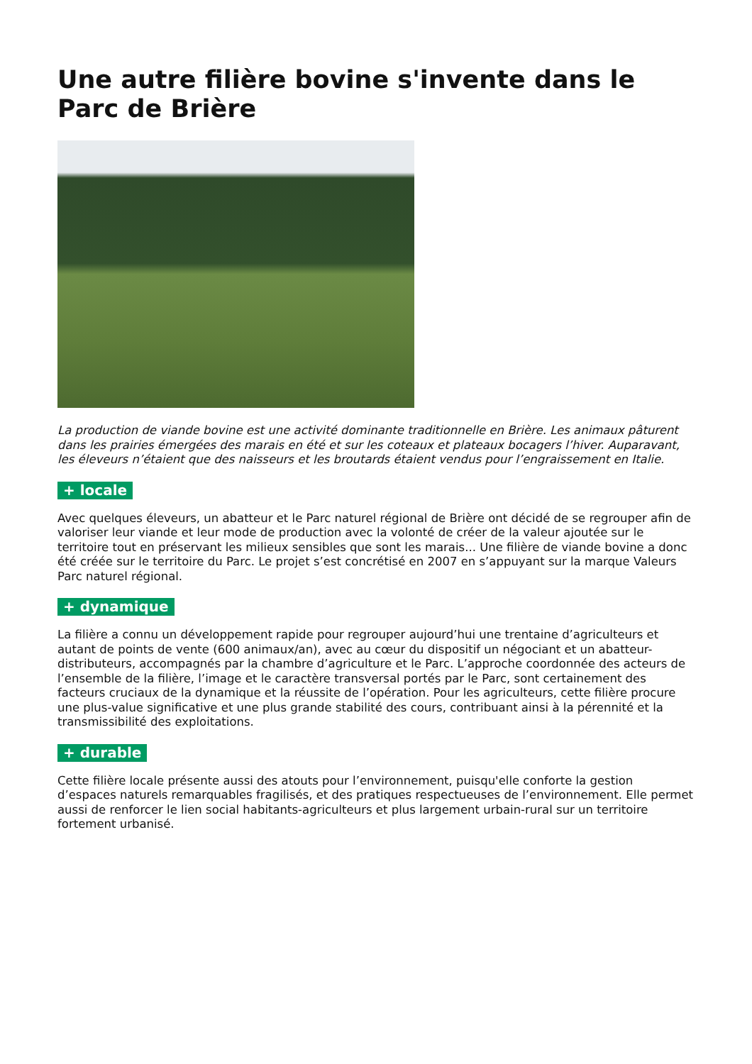Une autre filière bovine s'invente dans le Parc de Brière
La production de viande bovine est une activité dominante traditionnelle en Brière. Les animaux pâturent dans les prairies émergées des marais en été et sur les coteaux et plateaux bocagers l’hiver. Auparavant, les éleveurs n’étaient que des naisseurs et les broutards étaient vendus pour l’engraissement en Italie.
+ locale
Avec quelques éleveurs, un abatteur et le Parc naturel régional de Brière ont décidé de se regrouper afin de valoriser leur viande et leur mode de production avec la volonté de créer de la valeur ajoutée sur le territoire tout en préservant les milieux sensibles que sont les marais... Une filière de viande bovine a donc été créée sur le territoire du Parc. Le projet s’est concrétisé en 2007 en s’appuyant sur la marque Valeurs Parc naturel régional.
+ dynamique
La filière a connu un développement rapide pour regrouper aujourd’hui une trentaine d’agriculteurs et autant de points de vente (600 animaux/an), avec au cœur du dispositif un négociant et un abatteur-distributeurs, accompagnés par la chambre d’agriculture et le Parc. L’approche coordonnée des acteurs de l’ensemble de la filière, l’image et le caractère transversal portés par le Parc, sont certainement des facteurs cruciaux de la dynamique et la réussite de l’opération. Pour les agriculteurs, cette filière procure une plus-value significative et une plus grande stabilité des cours, contribuant ainsi à la pérennité et la transmissibilité des exploitations.
+ durable
Cette filière locale présente aussi des atouts pour l’environnement, puisqu'elle conforte la gestion d’espaces naturels remarquables fragilisés, et des pratiques respectueuses de l’environnement. Elle permet aussi de renforcer le lien social habitants-agriculteurs et plus largement urbain-rural sur un territoire fortement urbanisé.